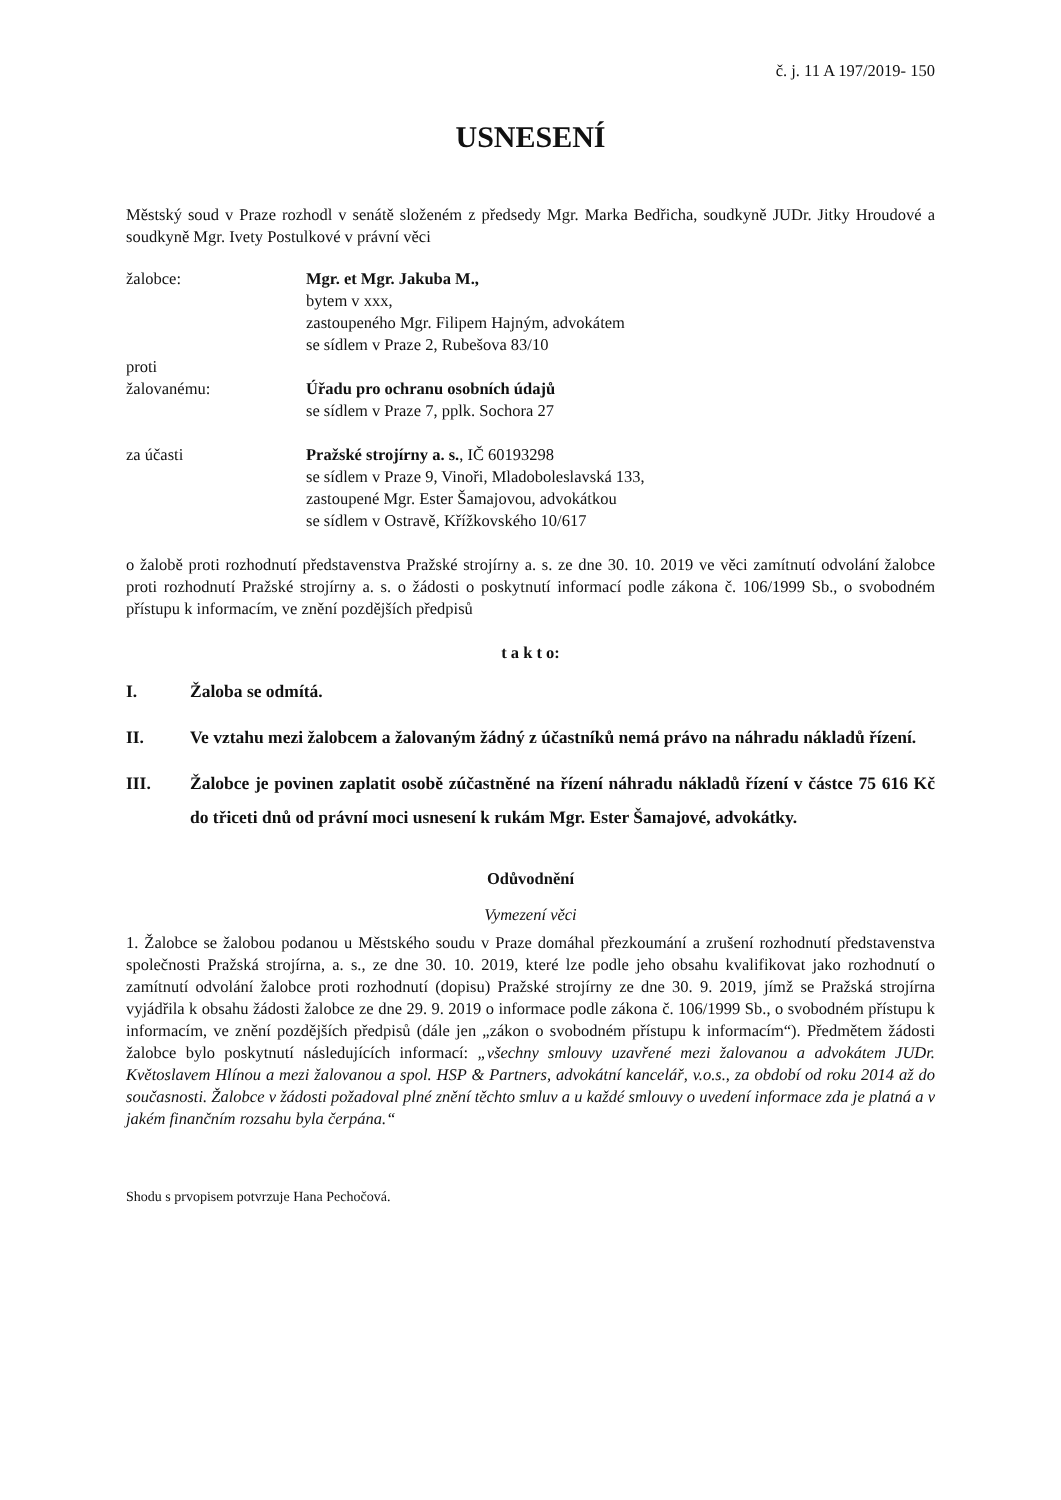č. j. 11 A 197/2019- 150
USNESENÍ
Městský soud v Praze rozhodl v senátě složeném z předsedy Mgr. Marka Bedřicha, soudkyně JUDr. Jitky Hroudové a soudkyně Mgr. Ivety Postulkové v právní věci
žalobce: Mgr. et Mgr. Jakuba M.,
bytem v xxx,
zastoupeného Mgr. Filipem Hajným, advokátem
se sídlem v Praze 2, Rubešova 83/10
proti
žalovanému: Úřadu pro ochranu osobních údajů
se sídlem v Praze 7, pplk. Sochora 27
za účasti Pražské strojírny a. s., IČ 60193298
se sídlem v Praze 9, Vinoři, Mladoboleslavská 133,
zastoupené Mgr. Ester Šamajovou, advokátkou
se sídlem v Ostravě, Křížkovského 10/617
o žalobě proti rozhodnutí představenstva Pražské strojírny a. s. ze dne 30. 10. 2019 ve věci zamítnutí odvolání žalobce proti rozhodnutí Pražské strojírny a. s. o žádosti o poskytnutí informací podle zákona č. 106/1999 Sb., o svobodném přístupu k informacím, ve znění pozdějších předpisů
t a k t o:
I. Žaloba se odmítá.
II. Ve vztahu mezi žalobcem a žalovaným žádný z účastníků nemá právo na náhradu nákladů řízení.
III. Žalobce je povinen zaplatit osobě zúčastněné na řízení náhradu nákladů řízení v částce 75 616 Kč do třiceti dnů od právní moci usnesení k rukám Mgr. Ester Šamajové, advokátky.
Odůvodnění
Vymezení věci
1. Žalobce se žalobou podanou u Městského soudu v Praze domáhal přezkoumání a zrušení rozhodnutí představenstva společnosti Pražská strojírna, a. s., ze dne 30. 10. 2019, které lze podle jeho obsahu kvalifikovat jako rozhodnutí o zamítnutí odvolání žalobce proti rozhodnutí (dopisu) Pražské strojírny ze dne 30. 9. 2019, jímž se Pražská strojírna vyjádřila k obsahu žádosti žalobce ze dne 29. 9. 2019 o informace podle zákona č. 106/1999 Sb., o svobodném přístupu k informacím, ve znění pozdějších předpisů (dále jen „zákon o svobodném přístupu k informacím“). Předmětem žádosti žalobce bylo poskytnutí následujících informací: „všechny smlouvy uzavřené mezi žalovanou a advokátem JUDr. Květoslavem Hlínou a mezi žalovanou a spol. HSP & Partners, advokátní kancelář, v.o.s., za období od roku 2014 až do současnosti. Žalobce v žádosti požadoval plné znění těchto smluv a u každé smlouvy o uvedení informace zda je platná a v jakém finančním rozsahu byla čerpána.“
Shodu s prvopisem potvrzuje Hana Pechočová.